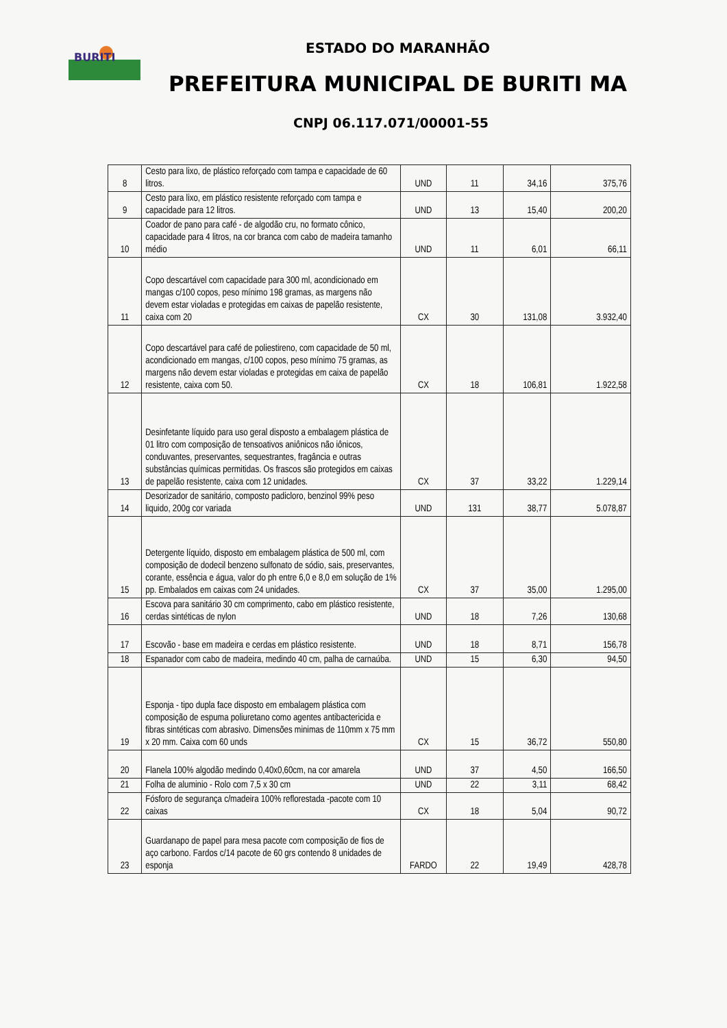BURITI
ESTADO DO MARANHÃO
PREFEITURA MUNICIPAL DE BURITI MA
CNPJ 06.117.071/00001-55
| 8 | Cesto para lixo, de plástico reforçado com tampa e capacidade de 60 litros. | UND | 11 | 34,16 | 375,76 |
| 9 | Cesto para lixo, em plástico resistente reforçado com tampa e capacidade para 12 litros. | UND | 13 | 15,40 | 200,20 |
| 10 | Coador de pano para café - de algodão cru, no formato cônico, capacidade para 4 litros, na cor branca com cabo de madeira tamanho médio | UND | 11 | 6,01 | 66,11 |
| 11 | Copo descartável com capacidade para 300 ml, acondicionado em mangas c/100 copos, peso mínimo 198 gramas, as margens não devem estar violadas e protegidas em caixas de papelão resistente, caixa com 20 | CX | 30 | 131,08 | 3.932,40 |
| 12 | Copo descartável para café de poliestireno, com capacidade de 50 ml, acondicionado em mangas, c/100 copos, peso mínimo 75 gramas, as margens não devem estar violadas e protegidas em caixa de papelão resistente, caixa com 50. | CX | 18 | 106,81 | 1.922,58 |
| 13 | Desinfetante líquido para uso geral disposto a embalagem plástica de 01 litro com composição de tensoativos aniônicos não iônicos, conduvantes, preservantes, sequestrantes, fragância e outras substâncias químicas permitidas. Os frascos são protegidos em caixas de papelão resistente, caixa com 12 unidades. | CX | 37 | 33,22 | 1.229,14 |
| 14 | Desorizador de sanitário, composto padicloro, benzinol 99% peso liquido, 200g cor variada | UND | 131 | 38,77 | 5.078,87 |
| 15 | Detergente líquido, disposto em embalagem plástica de 500 ml, com composição de dodecil benzeno sulfonato de sódio, sais, preservantes, corante, essência e água, valor do ph entre 6,0 e 8,0 em solução de 1% pp. Embalados em caixas com 24 unidades. | CX | 37 | 35,00 | 1.295,00 |
| 16 | Escova para sanitário 30 cm comprimento, cabo em plástico resistente, cerdas sintéticas de nylon | UND | 18 | 7,26 | 130,68 |
| 17 | Escovão - base em madeira e cerdas em plástico resistente. | UND | 18 | 8,71 | 156,78 |
| 18 | Espanador com cabo de madeira, medindo 40 cm, palha de carnaúba. | UND | 15 | 6,30 | 94,50 |
| 19 | Esponja - tipo dupla face disposto em embalagem plástica com composição de espuma poliuretano como agentes antibactericida e fibras sintéticas com abrasivo. Dimensões minimas de 110mm x 75 mm x 20 mm. Caixa com 60 unds | CX | 15 | 36,72 | 550,80 |
| 20 | Flanela 100% algodão medindo 0,40x0,60cm, na cor amarela | UND | 37 | 4,50 | 166,50 |
| 21 | Folha de aluminio - Rolo com 7,5 x 30 cm | UND | 22 | 3,11 | 68,42 |
| 22 | Fósforo de segurança c/madeira 100% reflorestada -pacote com 10 caixas | CX | 18 | 5,04 | 90,72 |
| 23 | Guardanapo de papel para mesa pacote com composição de fios de aço carbono. Fardos c/14 pacote de 60 grs contendo 8 unidades de esponja | FARDO | 22 | 19,49 | 428,78 |